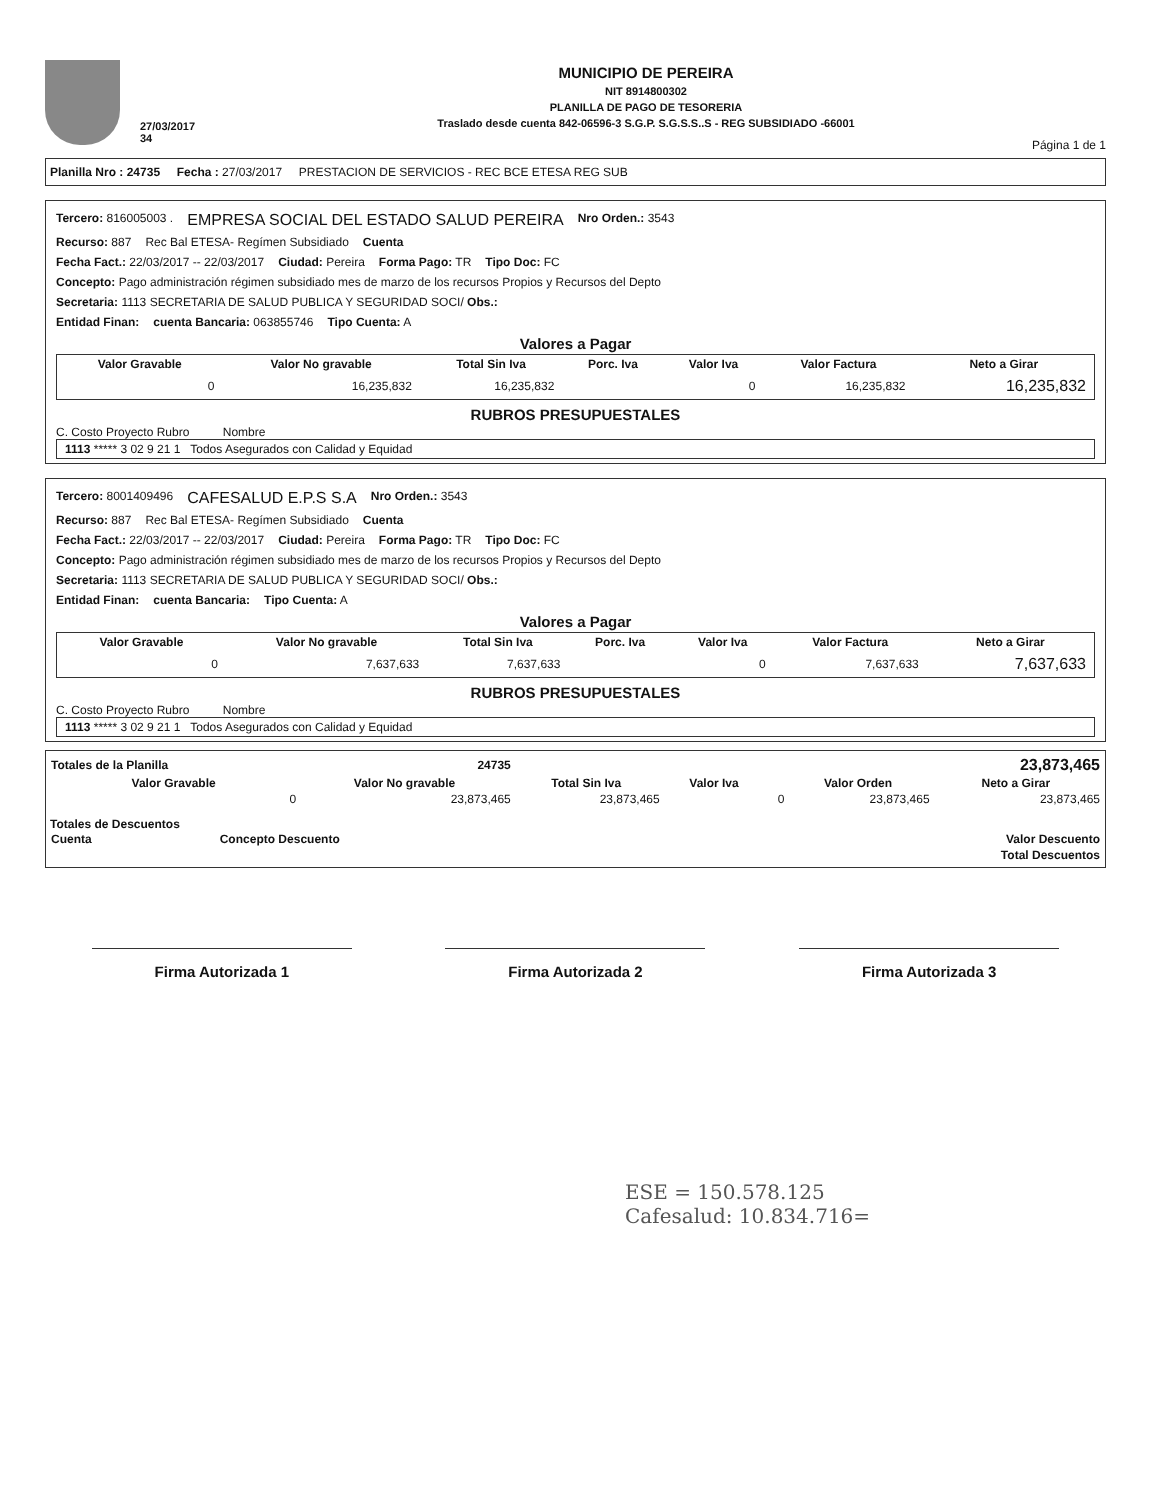27/03/2017
34
MUNICIPIO DE PEREIRA
NIT 8914800302
PLANILLA DE PAGO DE TESORERIA
Traslado desde cuenta 842-06596-3 S.G.P. S.G.S.S..S - REG SUBSIDIADO -66001
Página 1 de 1
Planilla Nro : 24735 Fecha : 27/03/2017 PRESTACION DE SERVICIOS - REC BCE ETESA REG SUB
Tercero: 816005003 . EMPRESA SOCIAL DEL ESTADO SALUD PEREIRA Nro Orden.: 3543
Recurso: 887 Rec Bal ETESA- Regímen Subsidiado Cuenta
Fecha Fact.: 22/03/2017 -- 22/03/2017 Ciudad: Pereira Forma Pago: TR Tipo Doc: FC
Concepto: Pago administración régimen subsidiado mes de marzo de los recursos Propios y Recursos del Depto
Secretaria: 1113 SECRETARIA DE SALUD PUBLICA Y SEGURIDAD SOCI/ Obs.:
Entidad Finan: cuenta Bancaria: 063855746 Tipo Cuenta: A
Valores a Pagar
| Valor Gravable | Valor No gravable | Total Sin Iva | Porc. Iva | Valor Iva | Valor Factura | Neto a Girar |
| --- | --- | --- | --- | --- | --- | --- |
| 0 | 16,235,832 | 16,235,832 | | 0 | 16,235,832 | 16,235,832 |
RUBROS PRESUPUESTALES
C. Costo Proyecto Rubro Nombre
| 1113 ***** 3 02 9 21 1 Todos Asegurados con Calidad y Equidad |
Tercero: 8001409496 CAFESALUD E.P.S S.A Nro Orden.: 3543
Recurso: 887 Rec Bal ETESA- Regímen Subsidiado Cuenta
Fecha Fact.: 22/03/2017 -- 22/03/2017 Ciudad: Pereira Forma Pago: TR Tipo Doc: FC
Concepto: Pago administración régimen subsidiado mes de marzo de los recursos Propios y Recursos del Depto
Secretaria: 1113 SECRETARIA DE SALUD PUBLICA Y SEGURIDAD SOCI/ Obs.:
Entidad Finan: cuenta Bancaria: Tipo Cuenta: A
Valores a Pagar
| Valor Gravable | Valor No gravable | Total Sin Iva | Porc. Iva | Valor Iva | Valor Factura | Neto a Girar |
| --- | --- | --- | --- | --- | --- | --- |
| 0 | 7,637,633 | 7,637,633 | | 0 | 7,637,633 | 7,637,633 |
RUBROS PRESUPUESTALES
C. Costo Proyecto Rubro Nombre
| 1113 ***** 3 02 9 21 1 Todos Asegurados con Calidad y Equidad |
| Totales de la Planilla | 24735 | | | | | 23,873,465 |
| Valor Gravable | Valor No gravable | Total Sin Iva | Valor Iva | | Valor Orden | Neto a Girar |
| 0 | 23,873,465 | 23,873,465 | | 0 | 23,873,465 | 23,873,465 |
Totales de Descuentos
| Cuenta | Concepto Descuento | Valor Descuento |
| --- | --- | --- |
| | | Total Descuentos |
Firma Autorizada 1 Firma Autorizada 2 Firma Autorizada 3
ESE = 150.578.125
Cafesalud: 10.834.716=